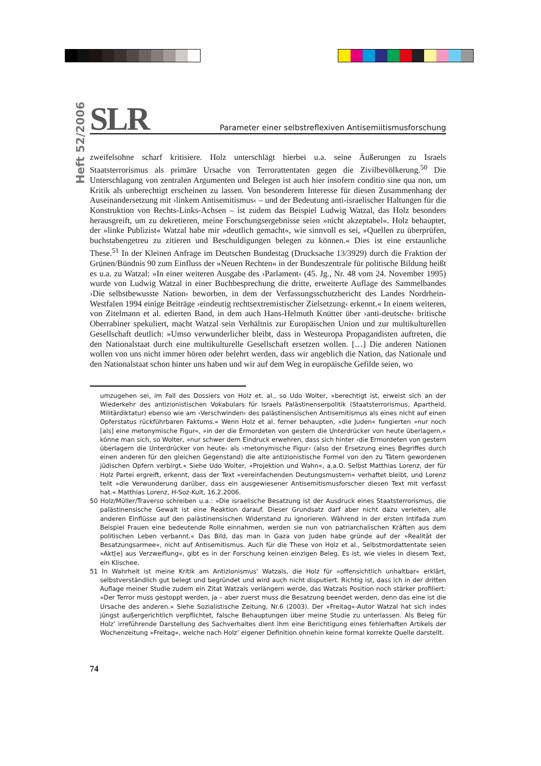Heft 52/2006
SLR
Parameter einer selbstreflexiven Antisemiitismusforschung
zweifelsohne scharf kritisiere. Holz unterschlägt hierbei u.a. seine Äußerungen zu Israels Staatsterrorismus als primäre Ursache von Terrorattentaten gegen die Zivilbevölkerung.<sup>50</sup> Die Unterschlagung von zentralen Argumenten und Belegen ist auch hier insofern conditio sine qua non, um Kritik als unberechtigt erscheinen zu lassen. Von besonderem Interesse für diesen Zusammenhang der Auseinandersetzung mit ›linkem Antisemitismus‹ – und der Bedeutung anti-israelischer Haltungen für die Konstruktion von Rechts-Links-Achsen – ist zudem das Beispiel Ludwig Watzal, das Holz besonders herausgreift, um zu dekretieren, meine Forschungsergebnisse seien »nicht akzeptabel«. Holz behauptet, der »linke Publizist« Watzal habe mir »deutlich gemacht«, wie sinnvoll es sei, »Quellen zu überprüfen, buchstabengetreu zu zitieren und Beschuldigungen belegen zu können.« Dies ist eine erstaunliche These.<sup>51</sup> In der Kleinen Anfrage im Deutschen Bundestag (Drucksache 13/3929) durch die Fraktion der Grünen/Bündnis 90 zum Einfluss der »Neuen Rechten« in der Bundeszentrale für politische Bildung heißt es u.a. zu Watzal: »In einer weiteren Ausgabe des ›Parlament‹ (45. Jg., Nr. 48 vom 24. November 1995) wurde von Ludwig Watzal in einer Buchbesprechung die dritte, erweiterte Auflage des Sammelbandes ›Die selbstbewusste Nation‹ beworben, in dem der Verfassungsschutzbericht des Landes Nordrhein-Westfalen 1994 einige Beiträge ›eindeutig rechtsextremistischer Zielsetzung‹ erkennt.« In einem weiteren, von Zitelmann et al. edierten Band, in dem auch Hans-Helmuth Knütter über ›anti-deutsche‹ britische Oberrabiner spekuliert, macht Watzal sein Verhältnis zur Europäischen Union und zur multikulturellen Gesellschaft deutlich: »Umso verwunderlicher bleibt, dass in Westeuropa Propagandisten auftreten, die den Nationalstaat durch eine multikulturelle Gesellschaft ersetzen wollen. […] Die anderen Nationen wollen von uns nicht immer hören oder belehrt werden, dass wir angeblich die Nation, das Nationale und den Nationalstaat schon hinter uns haben und wir auf dem Weg in europäische Gefilde seien, wo
umzugehen sei, im Fall des Dossiers von Holz et. al., so Udo Wolter, »berechtigt ist, erweist sich an der Wiederkehr des antizionistischen Vokabulars für Israels Palästinenserpolitik (Staatsterrorismus, Apartheid, Militärdiktatur) ebenso wie am ›Verschwinden‹ des palästinensischen Antisemitismus als eines nicht auf einen Opferstatus rückführbaren Faktums.« Wenn Holz et al. ferner behaupten, »die Juden« fungierten »nur noch [als] eine metonymische Figur«, »in der die Ermordeten von gestern die Unterdrücker von heute überlagern,« könne man sich, so Wolter, »nur schwer dem Eindruck erwehren, dass sich hinter ›die Ermordeten von gestern überlagern die Unterdrücker von heute‹ als ›metonymische Figur‹ (also der Ersetzung eines Begriffes durch einen anderen für den gleichen Gegenstand) die alte antizionistische Formel von den zu Tätern gewordenen jüdischen Opfern verbirgt.« Siehe Udo Wolter, »Projektion und Wahn«, a.a.O. Selbst Matthias Lorenz, der für Holz Partei ergreift, erkennt, dass der Text »vereinfachenden Deutungsmustern« verhaftet bleibt, und Lorenz teilt »die Verwunderung darüber, dass ein ausgewiesener Antisemitismusforscher diesen Text mit verfasst hat.« Matthias Lorenz, H-Soz-Kult, 16.2.2006.
50 Holz/Müller/Traverso schreiben u.a.: »Die israelische Besatzung ist der Ausdruck eines Staatsterrorismus, die palästinensische Gewalt ist eine Reaktion darauf. Dieser Grundsatz darf aber nicht dazu verleiten, alle anderen Einflüsse auf den palästinensischen Widerstand zu ignorieren. Während in der ersten Intifada zum Beispiel Frauen eine bedeutende Rolle einnahmen, werden sie nun von patriarchalischen Kräften aus dem politischen Leben verbannt.« Das Bild, das man in Gaza von Juden habe gründe auf der »Realität der Besatzungsarmee«, nicht auf Antisemitismus. Auch für die These von Holz et al., Selbstmordattentate seien »Akt[e] aus Verzweiflung«, gibt es in der Forschung keinen einzigen Beleg. Es ist, wie vieles in diesem Text, ein Klischee.
51 In Wahrheit ist meine Kritik am Antizionismus’ Watzals, die Holz für »offensichtlich unhaltbar« erklärt, selbstverständlich gut belegt und begründet und wird auch nicht disputiert. Richtig ist, dass ich in der dritten Auflage meiner Studie zudem ein Zitat Watzals verlängern werde, das Watzals Position noch stärker profiliert: »Der Terror muss gestoppt werden, ja – aber zuerst muss die Besatzung beendet werden, denn das eine ist die Ursache des anderen.« Siehe Sozialistische Zeitung, Nr.6 (2003). Der »Freitag«-Autor Watzal hat sich indes jüngst außergerichtlich verpflichtet, falsche Behauptungen über meine Studie zu unterlassen. Als Beleg für Holz’ irreführende Darstellung des Sachverhaltes dient ihm eine Berichtigung eines fehlerhaften Artikels der Wochenzeitung »Freitag«, welche nach Holz’ eigener Definition ohnehin keine formal korrekte Quelle darstellt.
74